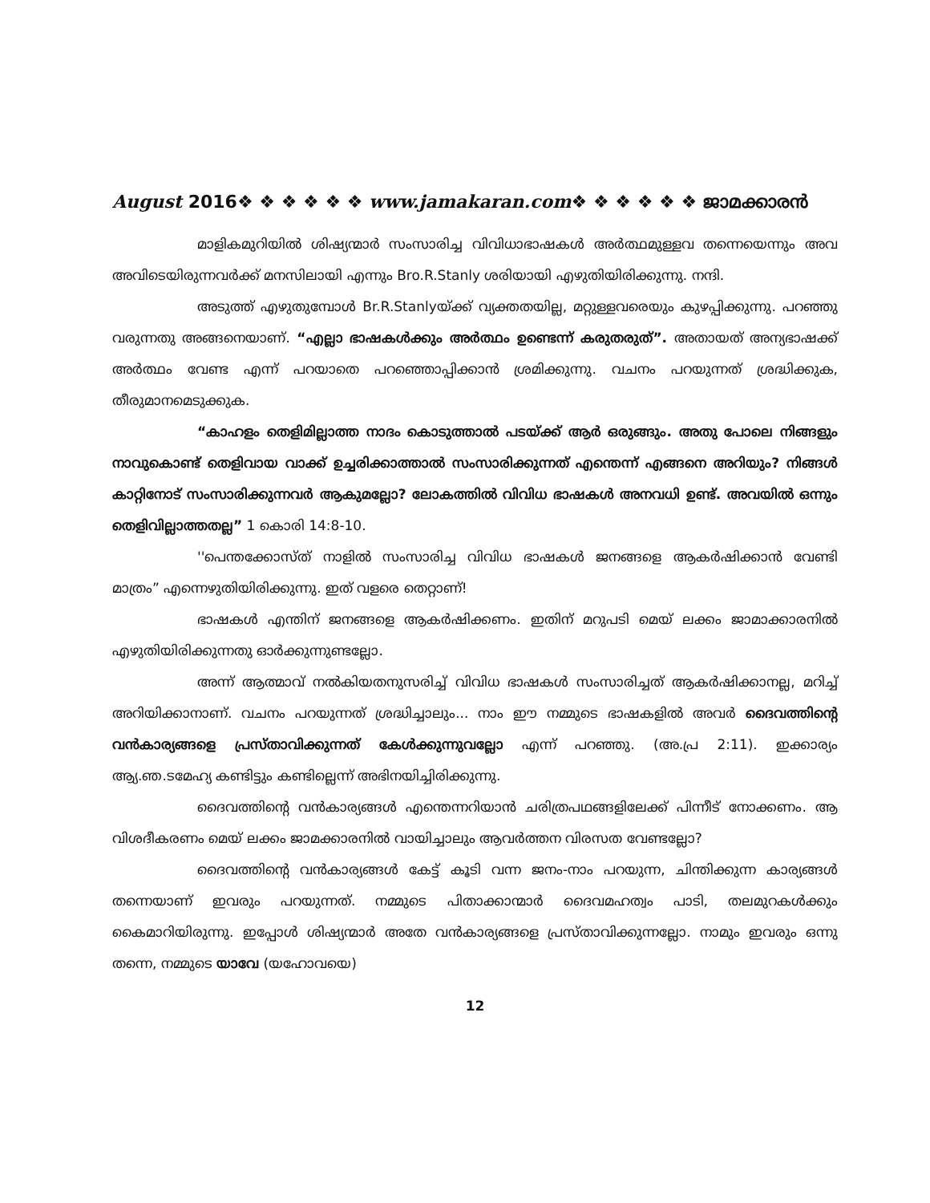August 2016❖ ❖ ❖ ❖ ❖ ❖ www.jamakaran.com❖ ❖ ❖ ❖ ❖ ❖ ജാമക്കാരൻ
മാളികമുറിയിൽ ശിഷ്യന്മാർ സംസാരിച്ച വിവിധാഭാഷകൾ അർത്ഥമുള്ളവ തന്നെയെന്നും അവ അവിടെയിരുന്നവർക്ക് മനസിലായി എന്നും Bro.R.Stanly ശരിയായി എഴുതിയിരിക്കുന്നു. നന്ദി.
അടുത്ത് എഴുതുമ്പോൾ Br.R.Stanlyയ്ക്ക് വ്യക്തതയില്ല, മറ്റുള്ളവരെയും കുഴപ്പിക്കുന്നു. പറഞ്ഞു വരുന്നതു അങ്ങനെയാണ്. “എല്ലാ ഭാഷകൾക്കും അർത്ഥം ഉണ്ടെന്ന് കരുതരുത്”. അതായത് അന്യഭാഷക്ക് അർത്ഥം വേണ്ട എന്ന് പറയാതെ പറഞ്ഞൊപ്പിക്കാൻ ശ്രമിക്കുന്നു. വചനം പറയുന്നത് ശ്രദ്ധിക്കുക, തീരുമാനമെടുക്കുക.
“കാഹളം തെളിമില്ലാത്ത നാദം കൊടുത്താൽ പടയ്ക്ക് ആർ ഒരുങ്ങും. അതു പോലെ നിങ്ങളും നാവുകൊണ്ട് തെളിവായ വാക്ക് ഉച്ചരിക്കാത്താൽ സംസാരിക്കുന്നത് എന്തെന്ന് എങ്ങനെ അറിയും? നിങ്ങൾ കാറ്റിനോട് സംസാരിക്കുന്നവർ ആകുമല്ലോ? ലോകത്തിൽ വിവിധ ഭാഷകൾ അനവധി ഉണ്ട്. അവയിൽ ഒന്നും തെളിവില്ലാത്തതല്ല” 1 കൊരി 14:8-10.
''പെന്തക്കോസ്ത് നാളിൽ സംസാരിച്ച വിവിധ ഭാഷകൾ ജനങ്ങളെ ആകർഷിക്കാൻ വേണ്ടി മാത്രം” എന്നെഴുതിയിരിക്കുന്നു. ഇത് വളരെ തെറ്റാണ്!
ഭാഷകൾ എന്തിന് ജനങ്ങളെ ആകർഷിക്കണം. ഇതിന് മറുപടി മെയ് ലക്കം ജാമാക്കാരനിൽ എഴുതിയിരിക്കുന്നതു ഓർക്കുന്നുണ്ടല്ലോ.
അന്ന് ആത്മാവ് നൽകിയതനുസരിച്ച് വിവിധ ഭാഷകൾ സംസാരിച്ചത് ആകർഷിക്കാനല്ല, മറിച്ച് അറിയിക്കാനാണ്. വചനം പറയുന്നത് ശ്രദ്ധിച്ചാലും... നാം ഈ നമ്മുടെ ഭാഷകളിൽ അവർ ദൈവത്തിന്റെ വൻകാര്യങ്ങളെ പ്രസ്താവിക്കുന്നത് കേൾക്കുന്നുവല്ലോ എന്ന് പറഞ്ഞു. (അ.പ്ര 2:11). ഇക്കാര്യം ആ്യ.ഞ.ടമേഹ്യ കണ്ടിട്ടും കണ്ടില്ലെന്ന് അഭിനയിച്ചിരിക്കുന്നു.
ദൈവത്തിന്റെ വൻകാര്യങ്ങൾ എന്തെന്നറിയാൻ ചരിത്രപഥങ്ങളിലേക്ക് പിന്നീട് നോക്കണം. ആ വിശദീകരണം മെയ് ലക്കം ജാമക്കാരനിൽ വായിച്ചാലും ആവർത്തന വിരസത വേണ്ടല്ലോ?
ദൈവത്തിന്റെ വൻകാര്യങ്ങൾ കേട്ട് കൂടി വന്ന ജനം-നാം പറയുന്ന, ചിന്തിക്കുന്ന കാര്യങ്ങൾ തന്നെയാണ് ഇവരും പറയുന്നത്. നമ്മുടെ പിതാക്കാന്മാർ ദൈവമഹത്വം പാടി, തലമുറകൾക്കും കൈമാറിയിരുന്നു. ഇപ്പോൾ ശിഷ്യന്മാർ അതേ വൻകാര്യങ്ങളെ പ്രസ്താവിക്കുന്നല്ലോ. നാമും ഇവരും ഒന്നു തന്നെ, നമ്മുടെ യാവേ (യഹോവയെ)
12